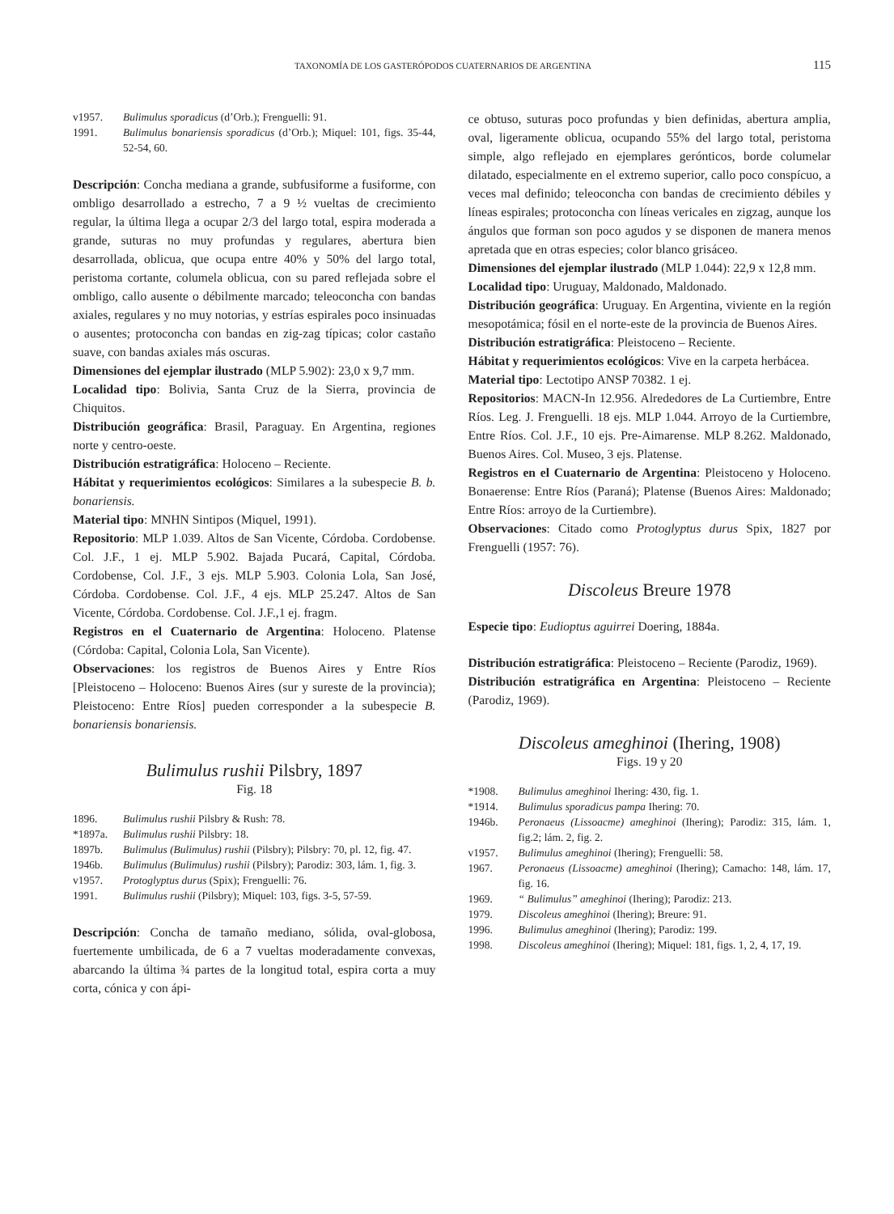TAXONOMÍA DE LOS GASTERÓPODOS CUATERNARIOS DE ARGENTINA 115
v1957. Bulimulus sporadicus (d’Orb.); Frenguelli: 91.
1991. Bulimulus bonariensis sporadicus (d’Orb.); Miquel: 101, figs. 35-44, 52-54, 60.
Descripción: Concha mediana a grande, subfusiforme a fusiforme, con ombligo desarrollado a estrecho, 7 a 9 ½ vueltas de crecimiento regular, la última llega a ocupar 2/3 del largo total, espira moderada a grande, suturas no muy profundas y regulares, abertura bien desarrollada, oblicua, que ocupa entre 40% y 50% del largo total, peristoma cortante, columela oblicua, con su pared reflejada sobre el ombligo, callo ausente o débilmente marcado; teleoconcha con bandas axiales, regulares y no muy notorias, y estrías espirales poco insinuadas o ausentes; protoconcha con bandas en zig-zag típicas; color castaño suave, con bandas axiales más oscuras.
Dimensiones del ejemplar ilustrado (MLP 5.902): 23,0 x 9,7 mm.
Localidad tipo: Bolivia, Santa Cruz de la Sierra, provincia de Chiquitos.
Distribución geográfica: Brasil, Paraguay. En Argentina, regiones norte y centro-oeste.
Distribución estratigráfica: Holoceno – Reciente.
Hábitat y requerimientos ecológicos: Similares a la subespecie B. b. bonariensis.
Material tipo: MNHN Sintipos (Miquel, 1991).
Repositorio: MLP 1.039. Altos de San Vicente, Córdoba. Cordobense. Col. J.F., 1 ej. MLP 5.902. Bajada Pucará, Capital, Córdoba. Cordobense, Col. J.F., 3 ejs. MLP 5.903. Colonia Lola, San José, Córdoba. Cordobense. Col. J.F., 4 ejs. MLP 25.247. Altos de San Vicente, Córdoba. Cordobense. Col. J.F.,1 ej. fragm.
Registros en el Cuaternario de Argentina: Holoceno. Platense (Córdoba: Capital, Colonia Lola, San Vicente).
Observaciones: los registros de Buenos Aires y Entre Ríos [Pleistoceno – Holoceno: Buenos Aires (sur y sureste de la provincia); Pleistoceno: Entre Ríos] pueden corresponder a la subespecie B. bonariensis bonariensis.
Bulimulus rushii Pilsbry, 1897
Fig. 18
1896. Bulimulus rushii Pilsbry & Rush: 78.
*1897a. Bulimulus rushii Pilsbry: 18.
1897b. Bulimulus (Bulimulus) rushii (Pilsbry); Pilsbry: 70, pl. 12, fig. 47.
1946b. Bulimulus (Bulimulus) rushii (Pilsbry); Parodiz: 303, lám. 1, fig. 3.
v1957. Protoglyptus durus (Spix); Frenguelli: 76.
1991. Bulimulus rushii (Pilsbry); Miquel: 103, figs. 3-5, 57-59.
Descripción: Concha de tamaño mediano, sólida, oval-globosa, fuertemente umbilicada, de 6 a 7 vueltas moderadamente convexas, abarcando la última ¾ partes de la longitud total, espira corta a muy corta, cónica y con ápi-
ce obtuso, suturas poco profundas y bien definidas, abertura amplia, oval, ligeramente oblicua, ocupando 55% del largo total, peristoma simple, algo reflejado en ejemplares gerónticos, borde columelar dilatado, especialmente en el extremo superior, callo poco conspícuo, a veces mal definido; teleoconcha con bandas de crecimiento débiles y líneas espirales; protoconcha con líneas vericales en zigzag, aunque los ángulos que forman son poco agudos y se disponen de manera menos apretada que en otras especies; color blanco grisáceo.
Dimensiones del ejemplar ilustrado (MLP 1.044): 22,9 x 12,8 mm.
Localidad tipo: Uruguay, Maldonado, Maldonado.
Distribución geográfica: Uruguay. En Argentina, viviente en la región mesopotámica; fósil en el norte-este de la provincia de Buenos Aires.
Distribución estratigráfica: Pleistoceno – Reciente.
Hábitat y requerimientos ecológicos: Vive en la carpeta herbácea.
Material tipo: Lectotipo ANSP 70382. 1 ej.
Repositorios: MACN-In 12.956. Alrededores de La Curtiembre, Entre Ríos. Leg. J. Frenguelli. 18 ejs. MLP 1.044. Arroyo de la Curtiembre, Entre Ríos. Col. J.F., 10 ejs. Pre-Aimarense. MLP 8.262. Maldonado, Buenos Aires. Col. Museo, 3 ejs. Platense.
Registros en el Cuaternario de Argentina: Pleistoceno y Holoceno. Bonaerense: Entre Ríos (Paraná); Platense (Buenos Aires: Maldonado; Entre Ríos: arroyo de la Curtiembre).
Observaciones: Citado como Protoglyptus durus Spix, 1827 por Frenguelli (1957: 76).
Discoleus Breure 1978
Especie tipo: Eudioptus aguirrei Doering, 1884a.
Distribución estratigráfica: Pleistoceno – Reciente (Parodiz, 1969).
Distribución estratigráfica en Argentina: Pleistoceno – Reciente (Parodiz, 1969).
Discoleus ameghinoi (Ihering, 1908)
Figs. 19 y 20
*1908. Bulimulus ameghinoi Ihering: 430, fig. 1.
*1914. Bulimulus sporadicus pampa Ihering: 70.
1946b. Peronaeus (Lissoacme) ameghinoi (Ihering); Parodiz: 315, lám. 1, fig.2; lám. 2, fig. 2.
v1957. Bulimulus ameghinoi (Ihering); Frenguelli: 58.
1967. Peronaeus (Lissoacme) ameghinoi (Ihering); Camacho: 148, lám. 17, fig. 16.
1969. “ Bulimulus” ameghinoi (Ihering); Parodiz: 213.
1979. Discoleus ameghinoi (Ihering); Breure: 91.
1996. Bulimulus ameghinoi (Ihering); Parodiz: 199.
1998. Discoleus ameghinoi (Ihering); Miquel: 181, figs. 1, 2, 4, 17, 19.